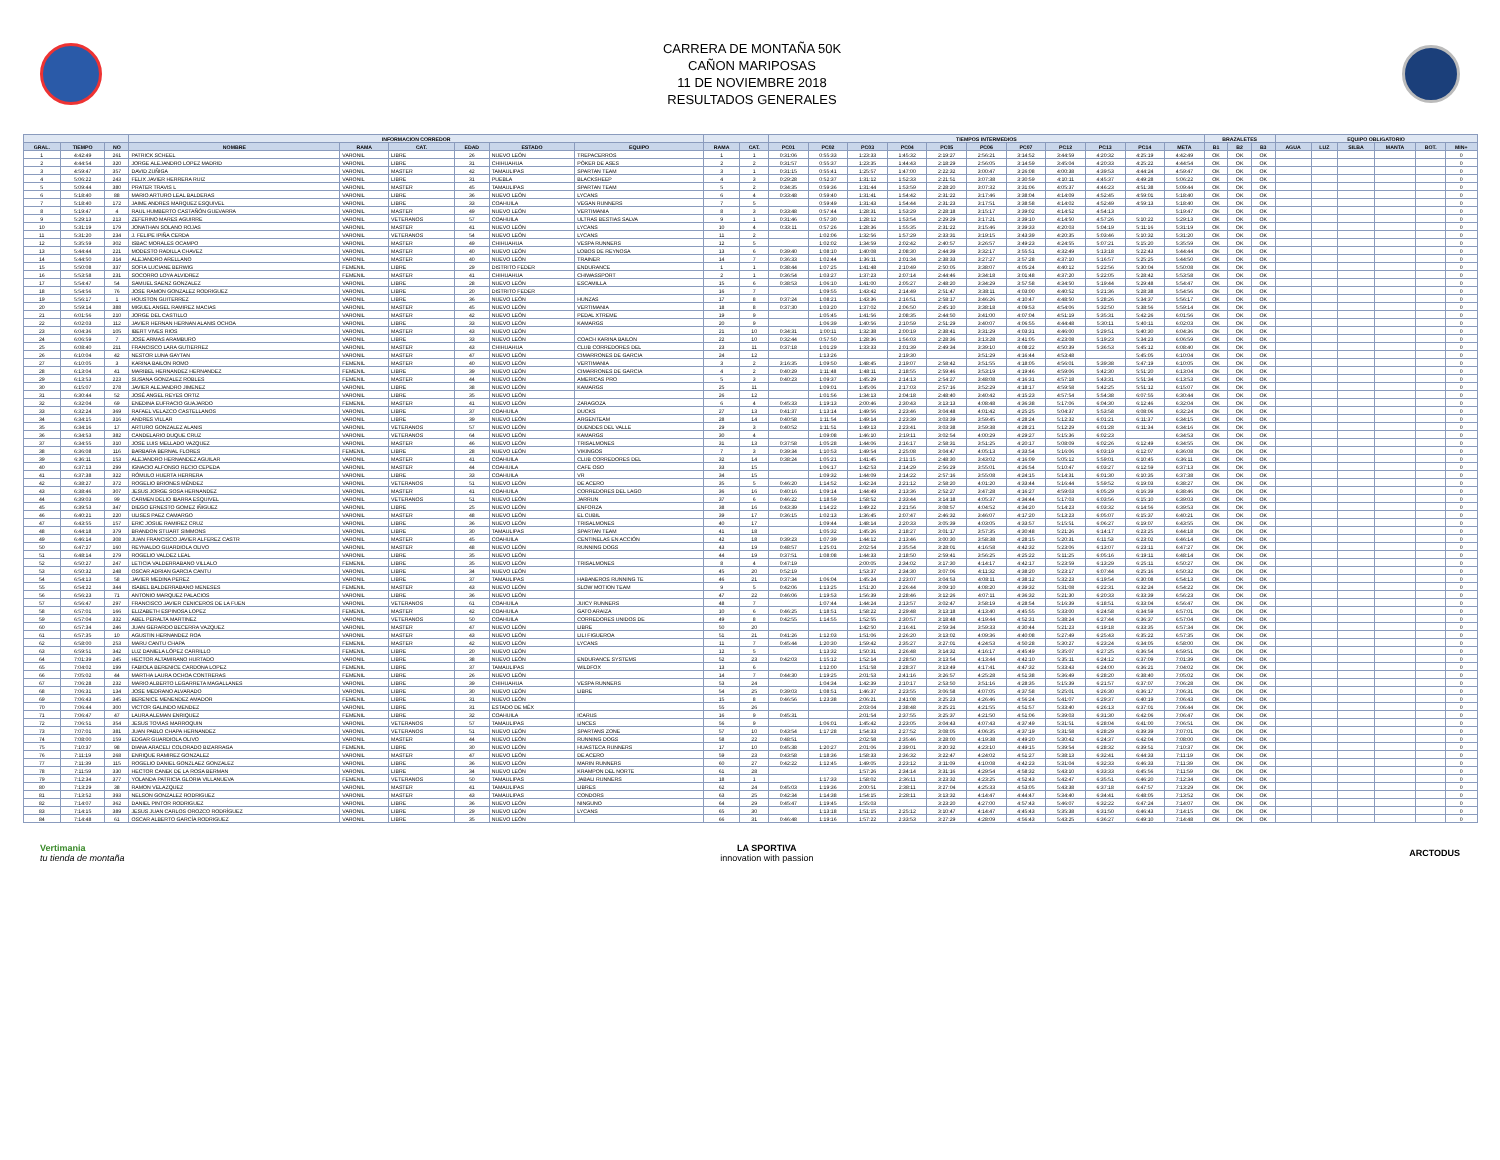CARRERA DE MONTAÑA 50K
CAÑON MARIPOSAS
11 DE NOVIEMBRE 2018
RESULTADOS GENERALES
| | | | INFORMACION CORREDOR | | | | | | | | TIEMPOS INTERMEDIOS | | | | | | | | | | | BRAZALETES | | | EQUIPO OBLIGATORIO | | | | | |
| --- | --- | --- | --- | --- | --- | --- | --- | --- | --- | --- | --- | --- | --- | --- | --- | --- | --- | --- | --- | --- | --- | --- | --- | --- | --- | --- | --- | --- | --- | --- |
| GRAL. | TIEMPO | NO | NOMBRE | RAMA | CAT. | EDAD | ESTADO | EQUIPO | RAMA | CAT. | PC01 | PC02 | PC03 | PC04 | PC05 | PC06 | PC07 | PC12 | PC13 | PC14 | META | B1 | B2 | B3 | AGUA | LUZ | SILBA | MANTA | BOT. | MIN+ |
| 1 | 4:42:49 | 261 | PATRICK SCHEEL | VARONIL | LIBRE | 26 | NUEVO LEÓN | TREPACERROS | 1 | 1 | 0:31:06 | 0:55:33 | 1:23:33 | 1:45:32 | 2:19:27 | 2:56:21 | 3:14:52 | 3:44:59 | 4:20:32 | 4:25:19 | 4:42:49 | OK | OK | OK | | | | | | 0 |
| 2 | 4:44:54 | 320 | JORGE ALEJANDRO LOPEZ MADRID | VARONIL | LIBRE | 31 | CHIHUAHUA | PÓKER DE ASES | 2 | 2 | 0:31:57 | 0:55:37 | 1:23:35 | 1:44:43 | 2:18:29 | 2:56:05 | 3:14:59 | 3:45:04 | 4:20:33 | 4:25:22 | 4:44:54 | OK | OK | OK | | | | | | 0 |
| 3 | 4:59:47 | 357 | DAVID ZUÑIGA | VARONIL | MASTER | 42 | TAMAULIPAS | SPARTAN TEAM | 3 | 1 | 0:31:15 | 0:55:41 | 1:25:57 | 1:47:00 | 2:22:32 | 3:00:47 | 3:26:08 | 4:00:38 | 4:39:53 | 4:44:24 | 4:59:47 | OK | OK | OK | | | | | | 0 |
| 4 | 5:06:22 | 243 | FELIX JAVIER HERRERA RUIZ | VARONIL | LIBRE | 31 | PUEBLA | BLACKSHEEP | 4 | 3 | 0:29:28 | 0:52:37 | 1:31:12 | 1:52:33 | 2:21:51 | 3:07:38 | 3:30:59 | 4:10:11 | 4:45:37 | 4:49:28 | 5:06:22 | OK | OK | OK | | | | | | 0 |
| 5 | 5:09:44 | 380 | PRATER TRAVIS L | VARONIL | MASTER | 45 | TAMAULIPAS | SPARTAN TEAM | 5 | 2 | 0:34:35 | 0:59:36 | 1:31:44 | 1:53:59 | 2:28:20 | 3:07:32 | 3:31:06 | 4:05:37 | 4:46:23 | 4:51:38 | 5:09:44 | OK | OK | OK | | | | | | 0 |
| 6 | 5:18:40 | 88 | MARIO ARTURO LEAL BALDERAS | VARONIL | LIBRE | 36 | NUEVO LEÓN | LYCANS | 6 | 4 | 0:33:48 | 0:59:40 | 1:31:41 | 1:54:42 | 2:31:22 | 3:17:46 | 3:38:04 | 4:14:09 | 4:52:45 | 4:59:01 | 5:18:40 | OK | OK | OK | | | | | | 0 |
| 7 | 5:18:40 | 172 | JAIME ANDRES MARQUEZ ESQUIVEL | VARONIL | LIBRE | 33 | COAHUILA | VEGAN RUNNERS | 7 | 5 | | 0:59:49 | 1:31:43 | 1:54:44 | 2:31:23 | 3:17:51 | 3:38:58 | 4:14:02 | 4:52:49 | 4:59:13 | 5:18:40 | OK | OK | OK | | | | | | 0 |
| 8 | 5:19:47 | 4 | RAUL HUMBERTO CASTAÑÓN GUEVARRA | VARONIL | MASTER | 49 | NUEVO LEÓN | VERTIMANIA | 8 | 3 | 0:33:48 | 0:57:44 | 1:28:31 | 1:53:29 | 2:28:18 | 3:15:17 | 3:39:02 | 4:14:52 | 4:54:13 | | 5:19:47 | OK | OK | OK | | | | | | 0 |
| 9 | 5:29:13 | 213 | ZEFERINO MARES AGUIRRE | VARONIL | VETERANOS | 57 | COAHUILA | ULTRAS BESTIAS SALVA | 9 | 1 | 0:31:46 | 0:57:30 | 1:28:12 | 1:53:54 | 2:29:29 | 3:17:21 | 3:39:10 | 4:14:50 | 4:57:26 | 5:10:22 | 5:29:13 | OK | OK | OK | | | | | | 0 |
| 10 | 5:31:19 | 179 | JONATHAN SOLANO ROJAS | VARONIL | MASTER | 41 | NUEVO LEÓN | LYCANS | 10 | 4 | 0:33:11 | 0:57:26 | 1:28:36 | 1:55:35 | 2:31:22 | 3:15:46 | 3:39:33 | 4:20:03 | 5:04:19 | 5:11:16 | 5:31:19 | OK | OK | OK | | | | | | 0 |
| 11 | 5:31:20 | 234 | J. FELIPE IPIÑA CERDA | VARONIL | VETERANOS | 54 | NUEVO LEÓN | LYCANS | 11 | 2 | | 1:02:06 | 1:32:56 | 1:57:29 | 2:33:31 | 3:19:15 | 3:43:39 | 4:20:35 | 5:03:46 | 5:10:32 | 5:31:20 | OK | OK | OK | | | | | | 0 |
| 12 | 5:35:59 | 302 | ISBAC MORALES OCAMPO | VARONIL | MASTER | 49 | CHIHUAHUA | VESPA RUNNERS | 12 | 5 | | 1:02:02 | 1:34:59 | 2:02:42 | 2:40:57 | 3:26:57 | 3:49:23 | 4:24:55 | 5:07:21 | 5:15:20 | 5:35:59 | OK | OK | OK | | | | | | 0 |
| 13 | 5:44:44 | 221 | MODESTO RADILLA CHAVEZ | VARONIL | MASTER | 40 | NUEVO LEÓN | LOBOS DE REYNOSA | 13 | 6 | 0:39:40 | 1:08:10 | 1:40:08 | 2:08:30 | 2:44:39 | 3:32:17 | 3:55:51 | 4:32:49 | 5:13:18 | 5:22:43 | 5:44:44 | OK | OK | OK | | | | | | 0 |
| 14 | 5:44:50 | 314 | ALEJANDRO ARELLANO | VARONIL | MASTER | 40 | NUEVO LEÓN | TRAINER | 14 | 7 | 0:36:33 | 1:02:44 | 1:36:11 | 2:01:34 | 2:38:33 | 3:27:27 | 3:57:28 | 4:37:10 | 5:16:57 | 5:25:25 | 5:44:50 | OK | OK | OK | | | | | | 0 |
| 15 | 5:50:08 | 337 | SOFIA LUCIANE BERWIG | FEMENIL | LIBRE | 29 | DISTRITO FEDER | ENDURANCE | 1 | 1 | 0:38:44 | 1:07:25 | 1:41:48 | 2:10:49 | 2:50:05 | 3:38:07 | 4:05:24 | 4:40:12 | 5:22:56 | 5:30:04 | 5:50:08 | OK | OK | OK | | | | | | 0 |
| 16 | 5:53:58 | 231 | SOCORRO LOYA ALVIDREZ | FEMENIL | MASTER | 41 | CHIHUAHUA | CHIWASSPORT | 2 | 1 | 0:36:54 | 1:03:27 | 1:37:23 | 2:07:14 | 2:44:46 | 3:34:18 | 3:01:48 | 4:37:20 | 5:22:05 | 5:28:42 | 5:53:58 | OK | OK | OK | | | | | | 0 |
| 17 | 5:54:47 | 54 | SAMUEL SAENZ GONZALEZ | VARONIL | LIBRE | 28 | NUEVO LEÓN | ESCAMILLA | 15 | 6 | 0:38:53 | 1:06:10 | 1:41:00 | 2:05:27 | 2:48:20 | 3:34:29 | 3:57:58 | 4:34:50 | 5:19:44 | 5:29:48 | 5:54:47 | OK | OK | OK | | | | | | 0 |
| 18 | 5:54:56 | 76 | JOSE RAMON GONZALEZ RODRIGUEZ | VARONIL | LIBRE | 20 | DISTRITO FEDER | | 16 | 7 | | 1:09:55 | 1:43:42 | 2:14:49 | 2:51:47 | 3:38:11 | 4:03:00 | 4:40:52 | 5:21:36 | 5:28:38 | 5:54:56 | OK | OK | OK | | | | | | 0 |
| 19 | 5:56:17 | 1 | HOUSTON GUITERREZ | VARONIL | LIBRE | 36 | NUEVO LEÓN | HUNZAS | 17 | 8 | 0:37:24 | 1:08:21 | 1:43:36 | 2:16:51 | 2:58:17 | 3:46:26 | 4:10:47 | 4:48:50 | 5:28:26 | 5:34:37 | 5:56:17 | OK | OK | OK | | | | | | 0 |
| 20 | 5:59:14 | 388 | MIGUEL ANGEL RAMIREZ MACIAS | VARONIL | MASTER | 45 | NUEVO LEÓN | VERTIMANIA | 18 | 8 | 0:37:30 | 1:03:20 | 1:37:02 | 2:06:50 | 2:45:10 | 3:38:18 | 4:09:53 | 4:54:06 | 5:32:50 | 5:38:56 | 5:59:14 | OK | OK | OK | | | | | | 0 |
| 21 | 6:01:56 | 210 | JORGE DEL CASTILLO | VARONIL | MASTER | 42 | NUEVO LEÓN | PEDAL XTREME | 19 | 9 | | 1:05:45 | 1:41:56 | 2:08:35 | 2:44:50 | 3:41:00 | 4:07:04 | 4:51:19 | 5:35:31 | 5:42:26 | 6:01:56 | OK | OK | OK | | | | | | 0 |
| 22 | 6:02:03 | 112 | JAVIER HERNAN HERNAN ALANIS OCHOA | VARONIL | LIBRE | 33 | NUEVO LEÓN | KAMARGS | 20 | 9 | | 1:06:39 | 1:40:56 | 2:10:59 | 2:51:29 | 3:40:07 | 4:06:55 | 4:44:48 | 5:30:11 | 5:40:11 | 6:02:03 | OK | OK | OK | | | | | | 0 |
| 23 | 6:04:36 | 105 | IBERT VIVES RIOS | VARONIL | MASTER | 43 | NUEVO LEÓN | | 21 | 10 | 0:34:31 | 1:00:11 | 1:32:38 | 2:00:19 | 2:38:41 | 3:31:29 | 4:03:31 | 4:46:00 | 5:29:51 | 5:40:30 | 6:04:36 | OK | OK | OK | | | | | | 0 |
| 24 | 6:06:59 | 7 | JOSE ARMAS ARAMBURO | VARONIL | LIBRE | 33 | NUEVO LEÓN | COACH KARINA BAILON | 22 | 10 | 0:32:44 | 0:57:50 | 1:28:36 | 1:56:03 | 2:28:36 | 3:13:28 | 3:41:05 | 4:23:08 | 5:19:23 | 5:34:23 | 6:06:59 | OK | OK | OK | | | | | | 0 |
| 25 | 6:08:40 | 211 | FRANCISCO LARA GUTIERREZ | VARONIL | MASTER | 43 | CHIHUAHUA | CLUB CORREDORES DEL | 23 | 11 | 0:37:18 | 1:01:29 | 1:33:33 | 2:01:39 | 2:49:34 | 3:39:10 | 4:08:22 | 4:50:39 | 5:36:53 | 5:45:12 | 6:08:40 | OK | OK | OK | | | | | | 0 |
| 26 | 6:10:04 | 42 | NESTOR LUNA GAYTAN | VARONIL | MASTER | 47 | NUEVO LEÓN | CIMARRONES DE GARCIA | 24 | 12 | | 1:13:26 | | 2:19:30 | | 3:51:29 | 4:16:44 | 4:53:48 | | 5:45:05 | 6:10:04 | OK | OK | OK | | | | | | 0 |
| 27 | 6:10:05 | 3 | KARINA BAILON ROMO | FEMENIL | MASTER | 40 | NUEVO LEÓN | VERTIMANIA | 3 | 2 | 3:16:35 | 1:09:50 | 1:48:45 | 2:19:07 | 2:58:42 | 3:51:55 | 4:18:05 | 4:56:01 | 5:39:38 | 5:47:19 | 6:10:05 | OK | OK | OK | | | | | | 0 |
| 28 | 6:13:04 | 41 | MARIBEL HERNANDEZ HERNANDEZ | FEMENIL | LIBRE | 39 | NUEVO LEÓN | CIMARRONES DE GARCIA | 4 | 2 | 0:40:29 | 1:11:48 | 1:48:11 | 2:18:55 | 2:59:46 | 3:53:19 | 4:19:46 | 4:59:06 | 5:42:30 | 5:51:20 | 6:13:04 | OK | OK | OK | | | | | | 0 |
| 29 | 6:13:53 | 223 | SUSANA GONZALEZ ROBLES | FEMENIL | MASTER | 44 | NUEVO LEÓN | AMERICAS PRO | 5 | 3 | 0:40:23 | 1:09:37 | 1:45:29 | 2:14:13 | 2:54:27 | 3:48:08 | 4:16:31 | 4:57:18 | 5:43:31 | 5:51:34 | 6:13:53 | OK | OK | OK | | | | | | 0 |
| 30 | 6:15:07 | 278 | JAVIER ALEJANDRO JIMENEZ | VARONIL | LIBRE | 38 | NUEVO LEÓN | KAMARGS | 25 | 11 | | 1:09:01 | 1:45:06 | 2:17:03 | 2:57:16 | 3:52:29 | 4:18:17 | 4:59:58 | 5:42:25 | 5:51:12 | 6:15:07 | OK | OK | OK | | | | | | 0 |
| 31 | 6:30:44 | 52 | JOSÉ ANGEL REYES ORTIZ | VARONIL | LIBRE | 35 | NUEVO LEÓN | | 26 | 12 | | 1:01:56 | 1:34:13 | 2:04:18 | 2:48:40 | 3:40:42 | 4:15:23 | 4:57:54 | 5:54:38 | 6:07:55 | 6:30:44 | OK | OK | OK | | | | | | 0 |
| 32 | 6:32:04 | 69 | ENEDINA EUFRACIO GUAJARDO | FEMENIL | MASTER | 41 | NUEVO LEÓN | ZARAGOZA | 6 | 4 | 0:45:33 | 1:19:13 | 2:00:46 | 2:30:43 | 3:13:13 | 4:08:48 | 4:36:38 | 5:17:06 | 6:04:30 | 6:12:46 | 6:32:04 | OK | OK | OK | | | | | | 0 |
| 33 | 6:32:24 | 369 | RAFAEL VELAZCO CASTELLANOS | VARONIL | LIBRE | 37 | COAHUILA | DUCKS | 27 | 13 | 0:41:37 | 1:13:14 | 1:49:56 | 2:23:46 | 3:04:48 | 4:01:42 | 4:25:25 | 5:04:37 | 5:53:58 | 6:08:06 | 6:32:24 | OK | OK | OK | | | | | | 0 |
| 34 | 6:34:15 | 316 | ANDRES VILLAR | VARONIL | LIBRE | 39 | NUEVO LEÓN | ARGENTEAM | 28 | 14 | 0:40:58 | 1:11:54 | 1:49:14 | 2:23:39 | 3:03:39 | 3:59:45 | 4:28:24 | 5:12:32 | 6:01:21 | 6:11:37 | 6:34:15 | OK | OK | OK | | | | | | 0 |
| 35 | 6:34:16 | 17 | ARTURO GONZALEZ ALANIS | VARONIL | VETERANOS | 57 | NUEVO LEÓN | DUENDES DEL VALLE | 29 | 3 | 0:40:52 | 1:11:51 | 1:49:13 | 2:23:41 | 3:03:38 | 3:59:38 | 4:28:21 | 5:12:29 | 6:01:28 | 6:11:34 | 6:34:16 | OK | OK | OK | | | | | | 0 |
| 36 | 6:34:53 | 382 | CANDELARIO DUQUE CRUZ | VARONIL | VETERANOS | 64 | NUEVO LEÓN | KAMARGS | 30 | 4 | | 1:09:08 | 1:46:10 | 2:19:11 | 3:02:54 | 4:00:29 | 4:29:27 | 5:15:36 | 6:02:23 | | 6:34:53 | OK | OK | OK | | | | | | 0 |
| 37 | 6:34:55 | 310 | JOSE LUIS MELLADO VAZQUEZ | VARONIL | MASTER | 46 | NUEVO LEÓN | TRISALMONES | 31 | 13 | 0:37:58 | 1:05:28 | 1:44:06 | 2:16:17 | 2:58:31 | 3:51:25 | 4:20:17 | 5:08:09 | 6:02:26 | 6:12:49 | 6:34:55 | OK | OK | OK | | | | | | 0 |
| 38 | 6:36:08 | 116 | BARBARA BERNAL FLORES | FEMENIL | LIBRE | 28 | NUEVO LEÓN | VIKINGOS | 7 | 3 | 0:39:34 | 1:10:53 | 1:49:54 | 2:25:08 | 3:04:47 | 4:05:13 | 4:33:54 | 5:16:06 | 6:03:19 | 6:12:07 | 6:36:08 | OK | OK | OK | | | | | | 0 |
| 39 | 6:36:11 | 153 | ALEJANDRO HERNANDEZ AGUILAR | VARONIL | MASTER | 41 | COAHUILA | CLUB CORREDORES DEL | 32 | 14 | 0:38:24 | 1:05:21 | 1:41:45 | 2:11:15 | 2:48:30 | 3:43:02 | 4:16:09 | 5:05:12 | 5:59:01 | 6:10:45 | 6:36:11 | OK | OK | OK | | | | | | 0 |
| 40 | 6:37:13 | 299 | IGNACIO ALFONSO RECIO CEPEDA | VARONIL | MASTER | 44 | COAHUILA | CAFE OSO | 33 | 15 | | 1:06:17 | 1:42:53 | 2:14:29 | 2:56:29 | 3:55:01 | 4:26:54 | 5:10:47 | 6:03:27 | 6:12:59 | 6:37:13 | OK | OK | OK | | | | | | 0 |
| 41 | 6:37:38 | 322 | RÓMULO HUERTA HERRERA | VARONIL | LIBRE | 33 | COAHUILA | VR | 34 | 15 | | 1:09:32 | 1:44:09 | 2:14:22 | 2:57:16 | 3:55:08 | 4:24:15 | 5:14:31 | 6:01:30 | 6:10:35 | 6:37:38 | OK | OK | OK | | | | | | 0 |
| 42 | 6:38:27 | 372 | ROGELIO BRIONES MÉNDEZ | VARONIL | VETERANOS | 51 | NUEVO LEÓN | DE ACERO | 35 | 5 | 0:46:20 | 1:14:52 | 1:42:24 | 2:21:12 | 2:58:20 | 4:01:20 | 4:33:44 | 5:16:44 | 5:59:52 | 6:19:03 | 6:38:27 | OK | OK | OK | | | | | | 0 |
| 43 | 6:38:46 | 307 | JESUS JORGE SOSA HERNANDEZ | VARONIL | MASTER | 41 | COAHUILA | CORREDORES DEL LAGO | 36 | 16 | 0:40:16 | 1:09:14 | 1:44:49 | 2:13:36 | 2:52:27 | 3:47:28 | 4:16:27 | 4:59:03 | 6:05:29 | 6:16:39 | 6:38:46 | OK | OK | OK | | | | | | 0 |
| 44 | 6:39:03 | 99 | CARMEN DELIO IBARRA ESQUIVEL | VARONIL | VETERANOS | 51 | NUEVO LEÓN | JARRUN | 37 | 6 | 0:46:22 | 1:18:59 | 1:58:52 | 2:33:44 | 3:14:18 | 4:05:37 | 4:34:44 | 5:17:03 | 6:03:56 | 6:15:10 | 6:39:03 | OK | OK | OK | | | | | | 0 |
| 45 | 6:39:53 | 347 | DIEGO ERNESTO GOMEZ IÑIGUEZ | VARONIL | LIBRE | 25 | NUEVO LEÓN | ENFORZA | 38 | 16 | 0:43:39 | 1:14:22 | 1:49:22 | 2:21:56 | 3:08:57 | 4:04:52 | 4:34:20 | 5:14:23 | 6:03:32 | 6:14:56 | 6:39:53 | OK | OK | OK | | | | | | 0 |
| 46 | 6:40:21 | 220 | ULISES PAEZ CAMARGO | VARONIL | MASTER | 48 | NUEVO LEÓN | EL CUBIL | 39 | 17 | 0:36:15 | 1:02:13 | 1:36:45 | 2:07:47 | 2:46:32 | 3:46:07 | 4:17:20 | 5:13:23 | 6:05:07 | 6:15:37 | 6:40:21 | OK | OK | OK | | | | | | 0 |
| 47 | 6:43:55 | 157 | ERIC JOSUE RAMIREZ CRUZ | VARONIL | LIBRE | 36 | NUEVO LEÓN | TRISALMONES | 40 | 17 | | 1:09:44 | 1:48:14 | 2:20:33 | 3:05:39 | 4:03:05 | 4:33:57 | 5:15:51 | 6:06:27 | 6:19:07 | 6:43:55 | OK | OK | OK | | | | | | 0 |
| 48 | 6:44:18 | 379 | BRANDON STUART SIMMONS | VARONIL | LIBRE | 30 | TAMAULIPAS | SPARTAN TEAM | 41 | 18 | | 1:05:32 | 1:45:26 | 2:18:27 | 3:01:17 | 3:57:35 | 4:30:48 | 5:21:26 | 6:14:17 | 6:23:25 | 6:44:18 | OK | OK | OK | | | | | | 0 |
| 49 | 6:46:14 | 308 | JUAN FRANCISCO JAVIER ALFEREZ CASTR | VARONIL | MASTER | 45 | COAHUILA | CENTINELAS EN ACCIÓN | 42 | 18 | 0:39:23 | 1:07:39 | 1:44:12 | 2:13:46 | 3:00:30 | 3:58:38 | 4:28:15 | 5:20:31 | 6:11:53 | 6:23:02 | 6:46:14 | OK | OK | OK | | | | | | 0 |
| 50 | 6:47:27 | 160 | REYNALDO GUARDIOLA OLIVO | VARONIL | MASTER | 48 | NUEVO LEÓN | RUNNING DOGS | 43 | 19 | 0:48:57 | 1:25:01 | 2:02:54 | 2:35:54 | 3:28:01 | 4:16:58 | 4:42:32 | 5:23:06 | 6:13:07 | 6:23:11 | 6:47:27 | OK | OK | OK | | | | | | 0 |
| 51 | 6:48:14 | 279 | ROGELIO VALDEZ LEAL | VARONIL | LIBRE | 35 | NUEVO LEÓN | | 44 | 19 | 0:37:51 | 1:08:08 | 1:44:33 | 2:18:50 | 2:59:41 | 3:56:25 | 4:25:22 | 5:11:25 | 6:05:16 | 6:19:11 | 6:48:14 | OK | OK | OK | | | | | | 0 |
| 52 | 6:50:27 | 247 | LETICIA VALDERRABANO VILLALO | FEMENIL | LIBRE | 35 | NUEVO LEÓN | TRISALMONES | 8 | 4 | 0:47:19 | | 2:00:05 | 2:34:02 | 3:17:30 | 4:14:17 | 4:42:17 | 5:23:59 | 6:13:29 | 6:25:11 | 6:50:27 | OK | OK | OK | | | | | | 0 |
| 53 | 6:50:32 | 248 | OSCAR ADRIAN GARCIA CANTU | VARONIL | LIBRE | 34 | NUEVO LEÓN | | 45 | 20 | 0:52:19 | | 1:53:37 | 2:34:30 | 3:07:06 | 4:11:32 | 4:38:20 | 5:23:17 | 6:07:44 | 6:25:16 | 6:50:32 | OK | OK | OK | | | | | | 0 |
| 54 | 6:54:13 | 58 | JAVIER MEDINA PEREZ | VARONIL | LIBRE | 37 | TAMAULIPAS | HABANEROS RUNNING TE | 46 | 21 | 0:37:34 | 1:06:04 | 1:45:24 | 2:23:07 | 3:04:53 | 4:08:11 | 4:38:12 | 5:32:23 | 6:19:54 | 6:30:08 | 6:54:13 | OK | OK | OK | | | | | | 0 |
| 55 | 6:54:22 | 344 | ISABEL BALDERRABANO MENESES | FEMENIL | MASTER | 43 | NUEVO LEÓN | SLOW MOTION TEAM | 9 | 5 | 0:42:06 | 1:13:25 | 1:51:20 | 2:26:44 | 3:09:10 | 4:08:20 | 4:39:32 | 5:31:08 | 6:22:31 | 6:32:24 | 6:54:22 | OK | OK | OK | | | | | | 0 |
| 56 | 6:56:23 | 71 | ANTONIO MARQUEZ PALACIOS | VARONIL | LIBRE | 36 | NUEVO LEÓN | | 47 | 22 | 0:46:06 | 1:19:53 | 1:56:39 | 2:28:46 | 3:12:26 | 4:07:11 | 4:36:32 | 5:21:30 | 6:20:33 | 6:33:39 | 6:56:23 | OK | OK | OK | | | | | | 0 |
| 57 | 6:56:47 | 297 | FRANCISCO JAVIER CENICEROS DE LA FUEN | VARONIL | VETERANOS | 61 | COAHUILA | JUICY RUNNERS | 48 | 7 | | 1:07:44 | 1:44:24 | 2:13:57 | 3:02:47 | 3:58:19 | 4:28:54 | 5:16:39 | 6:18:51 | 6:33:04 | 6:56:47 | OK | OK | OK | | | | | | 0 |
| 58 | 6:57:01 | 166 | ELIZABETH ESPINOSA LOPEZ | FEMENIL | MASTER | 42 | COAHUILA | GATO ARAIZA | 10 | 6 | 0:46:25 | 1:18:51 | 1:58:22 | 2:29:48 | 3:13:18 | 4:13:40 | 4:45:55 | 5:33:00 | 6:24:58 | 6:34:59 | 6:57:01 | OK | OK | OK | | | | | | 0 |
| 59 | 6:57:04 | 332 | ABEL PERALTA MARTINEZ | VARONIL | VETERANOS | 50 | COAHUILA | CORREDORES UNIDOS DE | 49 | 8 | 0:42:55 | 1:14:55 | 1:52:55 | 2:30:57 | 3:18:48 | 4:19:44 | 4:52:31 | 5:38:24 | 6:27:44 | 6:36:37 | 6:57:04 | OK | OK | OK | | | | | | 0 |
| 60 | 6:57:34 | 246 | JUAN GERARDO BECERRA VAZQUEZ | VARONIL | MASTER | 47 | NUEVO LEÓN | LIBRE | 50 | 20 | | | 1:42:50 | 2:16:41 | 2:59:34 | 3:59:33 | 4:30:44 | 5:21:23 | 6:19:18 | 6:33:35 | 6:57:34 | OK | OK | OK | | | | | | 0 |
| 61 | 6:57:35 | 10 | AGUSTIN HERNANDEZ ROA | VARONIL | MASTER | 43 | NUEVO LEÓN | LILI FIGUEROA | 51 | 21 | 0:41:26 | 1:12:03 | 1:51:06 | 2:26:20 | 3:13:02 | 4:09:36 | 4:40:08 | 5:27:49 | 6:25:43 | 6:35:22 | 6:57:35 | OK | OK | OK | | | | | | 0 |
| 62 | 6:58:00 | 253 | MARU CANTU CHAPA | FEMENIL | MASTER | 42 | NUEVO LEÓN | LYCANS | 11 | 7 | 0:45:44 | 1:20:30 | 1:59:42 | 2:35:27 | 3:27:01 | 4:24:53 | 4:50:28 | 5:30:27 | 6:23:24 | 6:34:05 | 6:58:00 | OK | OK | OK | | | | | | 0 |
| 63 | 6:59:51 | 342 | LUZ DANIELA LÓPEZ CARRILLO | FEMENIL | LIBRE | 20 | NUEVO LEÓN | | 12 | 5 | | 1:13:32 | 1:50:31 | 2:26:48 | 3:14:32 | 4:16:17 | 4:45:49 | 5:35:07 | 6:27:25 | 6:36:54 | 6:59:51 | OK | OK | OK | | | | | | 0 |
| 64 | 7:01:39 | 245 | HECTOR ALTAMIRANO HURTADO | VARONIL | LIBRE | 38 | NUEVO LEÓN | ENDURANCE SYSTEMS | 52 | 23 | 0:42:03 | 1:15:12 | 1:52:14 | 2:28:50 | 3:13:54 | 4:13:44 | 4:42:10 | 5:35:11 | 6:24:12 | 6:37:09 | 7:01:39 | OK | OK | OK | | | | | | 0 |
| 65 | 7:04:02 | 199 | FABIOLA BERENICE CARDONA LOPEZ | FEMENIL | LIBRE | 37 | TAMAULIPAS | WILDFOX | 13 | 6 | | 1:12:00 | 1:51:58 | 2:28:37 | 3:13:49 | 4:17:41 | 4:47:32 | 5:33:43 | 6:24:00 | 6:36:21 | 7:04:02 | OK | OK | OK | | | | | | 0 |
| 66 | 7:05:02 | 44 | MARTHA LAURA OCHOA CONTRERAS | FEMENIL | LIBRE | 26 | NUEVO LEÓN | | 14 | 7 | 0:44:30 | 1:19:25 | 2:01:53 | 2:41:16 | 3:26:57 | 4:25:28 | 4:51:38 | 5:36:49 | 6:28:20 | 6:38:40 | 7:05:02 | OK | OK | OK | | | | | | 0 |
| 67 | 7:06:28 | 232 | MARIO ALBERTO LEGARRETA MAGALLANES | VARONIL | LIBRE | 39 | CHIHUAHUA | VESPA RUNNERS | 53 | 24 | | 1:04:34 | 1:42:39 | 2:10:17 | 2:53:50 | 3:51:16 | 4:28:35 | 5:15:39 | 6:21:57 | 6:37:07 | 7:06:28 | OK | OK | OK | | | | | | 0 |
| 68 | 7:06:31 | 134 | JOSE MEDRANO ALVARADO | VARONIL | LIBRE | 30 | NUEVO LEÓN | LIBRE | 54 | 25 | 0:39:03 | 1:08:51 | 1:46:37 | 2:23:55 | 3:06:58 | 4:07:05 | 4:37:58 | 5:25:01 | 6:26:30 | 6:36:17 | 7:06:31 | OK | OK | OK | | | | | | 0 |
| 69 | 7:06:43 | 345 | BERENICE MENENDEZ AMADOR | FEMENIL | LIBRE | 31 | NUEVO LEÓN | | 15 | 8 | 0:46:56 | 1:23:38 | 2:06:21 | 2:41:08 | 3:25:23 | 4:26:46 | 4:56:24 | 5:41:07 | 6:29:37 | 6:40:19 | 7:06:43 | OK | OK | OK | | | | | | 0 |
| 70 | 7:06:44 | 300 | VICTOR GALINDO MENDEZ | VARONIL | LIBRE | 31 | ESTADO DE MÉX | | 55 | 26 | | | 2:03:04 | 2:38:48 | 3:25:21 | 4:21:55 | 4:51:57 | 5:33:40 | 6:26:13 | 6:37:01 | 7:06:44 | OK | OK | OK | | | | | | 0 |
| 71 | 7:06:47 | 47 | LAURA ALEMAN ENRIQUEZ | FEMENIL | LIBRE | 32 | COAHUILA | ICARUS | 16 | 9 | 0:45:31 | | 2:01:54 | 2:37:55 | 3:25:37 | 4:21:50 | 4:51:06 | 5:39:03 | 6:31:30 | 6:42:06 | 7:06:47 | OK | OK | OK | | | | | | 0 |
| 72 | 7:06:51 | 354 | JESUS TOVIAS MARROQUIN | VARONIL | VETERANOS | 57 | TAMAULIPAS | LINCES | 56 | 9 | | 1:06:01 | 1:45:42 | 2:23:05 | 3:04:43 | 4:07:43 | 4:37:49 | 5:31:51 | 6:28:04 | 6:41:00 | 7:06:51 | OK | OK | OK | | | | | | 0 |
| 73 | 7:07:01 | 381 | JUAN PABLO CHAPA HERNANDEZ | VARONIL | VETERANOS | 51 | NUEVO LEÓN | SPARTANS ZONE | 57 | 10 | 0:43:54 | 1:17:28 | 1:54:33 | 2:27:52 | 3:08:05 | 4:06:35 | 4:37:19 | 5:31:58 | 6:28:29 | 6:39:39 | 7:07:01 | OK | OK | OK | | | | | | 0 |
| 74 | 7:08:00 | 159 | EDGAR GUARDIOLA OLIVO | VARONIL | MASTER | 44 | NUEVO LEÓN | RUNNING DOGS | 58 | 22 | 0:48:51 | | 2:02:58 | 2:35:46 | 3:28:00 | 4:19:38 | 4:49:20 | 5:30:42 | 6:24:37 | 6:42:04 | 7:08:00 | OK | OK | OK | | | | | | 0 |
| 75 | 7:10:37 | 98 | DIANA ARACELI COLORADO BIZARRAGA | FEMENIL | LIBRE | 30 | NUEVO LEÓN | HUASTECA RUNNERS | 17 | 10 | 0:45:38 | 1:20:27 | 2:01:06 | 2:39:01 | 3:20:32 | 4:23:10 | 4:49:15 | 5:39:54 | 6:28:32 | 6:39:51 | 7:10:37 | OK | OK | OK | | | | | | 0 |
| 76 | 7:11:19 | 268 | ENRIQUE RAMIREZ GONZALEZ | VARONIL | MASTER | 47 | NUEVO LEÓN | DE ACERO | 59 | 23 | 0:43:58 | 1:18:36 | 1:58:33 | 2:36:32 | 3:22:47 | 4:24:02 | 4:51:27 | 5:38:13 | 6:32:41 | 6:44:33 | 7:11:19 | OK | OK | OK | | | | | | 0 |
| 77 | 7:11:39 | 115 | ROGELIO DANIEL GONZLAEZ GONZALEZ | VARONIL | LIBRE | 36 | NUEVO LEÓN | MARIN RUNNERS | 60 | 27 | 0:42:22 | 1:12:45 | 1:49:05 | 2:23:12 | 3:11:09 | 4:10:08 | 4:42:23 | 5:31:04 | 6:32:33 | 6:46:33 | 7:11:39 | OK | OK | OK | | | | | | 0 |
| 78 | 7:11:59 | 330 | HECTOR CANEK DE LA ROSA BERMAN | VARONIL | LIBRE | 34 | NUEVO LEÓN | KRAMPON DEL NORTE | 61 | 28 | | | 1:57:26 | 2:34:14 | 3:31:16 | 4:29:54 | 4:58:32 | 5:43:10 | 6:33:33 | 6:45:56 | 7:11:59 | OK | OK | OK | | | | | | 0 |
| 79 | 7:12:34 | 377 | YOLANDA PATRICIA GLORIA VILLANUEVA | FEMENIL | VETERANOS | 50 | TAMAULIPAS | JABALI RUNNERS | 18 | 1 | | 1:17:33 | 1:58:02 | 2:36:11 | 3:23:32 | 4:23:25 | 4:52:43 | 5:42:47 | 6:35:51 | 6:46:20 | 7:12:34 | OK | OK | OK | | | | | | 0 |
| 80 | 7:13:29 | 38 | RAMON VELAZQUEZ | VARONIL | MASTER | 41 | TAMAULIPAS | LIBRES | 62 | 24 | 0:45:03 | 1:19:36 | 2:00:51 | 2:38:11 | 3:27:04 | 4:25:33 | 4:53:05 | 5:43:38 | 6:37:18 | 6:47:57 | 7:13:29 | OK | OK | OK | | | | | | 0 |
| 81 | 7:13:52 | 393 | NELSON GONZALEZ RODRIGUEZ | VARONIL | MASTER | 43 | TAMAULIPAS | CONDORS | 63 | 25 | 0:42:34 | 1:14:38 | 1:54:15 | 2:28:11 | 3:13:32 | 4:14:47 | 4:44:47 | 5:34:40 | 6:34:41 | 6:48:05 | 7:13:52 | OK | OK | OK | | | | | | 0 |
| 82 | 7:14:07 | 362 | DANIEL PINTOR RODRIGUEZ | VARONIL | LIBRE | 36 | NUEVO LEÓN | NINGUNO | 64 | 29 | 0:45:47 | 1:19:45 | 1:55:03 | | 3:23:20 | 4:27:00 | 4:57:43 | 5:46:07 | 6:32:22 | 6:47:24 | 7:14:07 | OK | OK | OK | | | | | | 0 |
| 83 | 7:14:15 | 389 | JESUS JUAN CARLOS OROZCO RODRÍGUEZ | VARONIL | LIBRE | 29 | NUEVO LEÓN | LYCANS | 65 | 30 | | 1:13:18 | 1:51:15 | 2:25:12 | 3:10:47 | 4:14:47 | 4:45:43 | 5:35:38 | 6:31:50 | 6:46:43 | 7:14:15 | OK | OK | OK | | | | | | 0 |
| 84 | 7:14:48 | 61 | OSCAR ALBERTO GARCÍA RODRIGUEZ | VARONIL | LIBRE | 35 | NUEVO LEÓN | | 66 | 31 | 0:46:48 | 1:19:16 | 1:57:22 | 2:33:53 | 3:27:29 | 4:28:09 | 4:56:43 | 5:43:25 | 6:36:27 | 6:49:10 | 7:14:48 | OK | OK | OK | | | | | | 0 |
Vertimania
tu tienda de montaña
LA SPORTIVA
innovation with passion
ARCTODUS